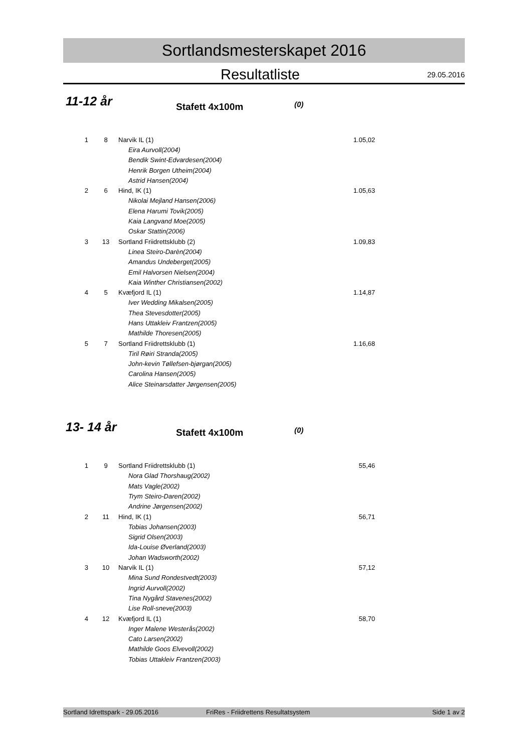Sortlandsmesterskapet 2016
Resultatliste
29.05.2016
11-12 år
Stafett 4x100m
(0)
| 1 | 8 | Narvik IL (1) | 1.05,02 |
| | | Eira Aurvoll(2004) | |
| | | Bendik Swint-Edvardesen(2004) | |
| | | Henrik Borgen Utheim(2004) | |
| | | Astrid Hansen(2004) | |
| 2 | 6 | Hind, IK (1) | 1.05,63 |
| | | Nikolai Mejland Hansen(2006) | |
| | | Elena Harumi Tovik(2005) | |
| | | Kaia Langvand Moe(2005) | |
| | | Oskar Stattin(2006) | |
| 3 | 13 | Sortland Friidrettsklubb (2) | 1.09,83 |
| | | Linea Steiro-Darèn(2004) | |
| | | Amandus Undeberget(2005) | |
| | | Emil Halvorsen Nielsen(2004) | |
| | | Kaia Winther Christiansen(2002) | |
| 4 | 5 | Kvæfjord IL (1) | 1.14,87 |
| | | Iver Wedding Mikalsen(2005) | |
| | | Thea Stevesdotter(2005) | |
| | | Hans Uttakleiv Frantzen(2005) | |
| | | Mathilde Thoresen(2005) | |
| 5 | 7 | Sortland Friidrettsklubb (1) | 1.16,68 |
| | | Tiril Røiri Stranda(2005) | |
| | | John-kevin Tøllefsen-bjørgan(2005) | |
| | | Carolina Hansen(2005) | |
| | | Alice Steinarsdatter Jørgensen(2005) | |
13- 14 år
Stafett 4x100m
(0)
| 1 | 9 | Sortland Friidrettsklubb (1) | 55,46 |
| | | Nora Glad Thorshaug(2002) | |
| | | Mats Vagle(2002) | |
| | | Trym Steiro-Daren(2002) | |
| | | Andrine Jørgensen(2002) | |
| 2 | 11 | Hind, IK (1) | 56,71 |
| | | Tobias Johansen(2003) | |
| | | Sigrid Olsen(2003) | |
| | | Ida-Louise Øverland(2003) | |
| | | Johan Wadsworth(2002) | |
| 3 | 10 | Narvik IL (1) | 57,12 |
| | | Mina Sund Rondestvedt(2003) | |
| | | Ingrid Aurvoll(2002) | |
| | | Tina Nygård Stavenes(2002) | |
| | | Lise Roll-sneve(2003) | |
| 4 | 12 | Kvæfjord IL (1) | 58,70 |
| | | Inger Malene Westerås(2002) | |
| | | Cato Larsen(2002) | |
| | | Mathilde Goos Elvevoll(2002) | |
| | | Tobias Uttakleiv Frantzen(2003) | |
Sortland Idrettspark - 29.05.2016 FriRes - Friidrettens Resultatsystem Side 1 av 2